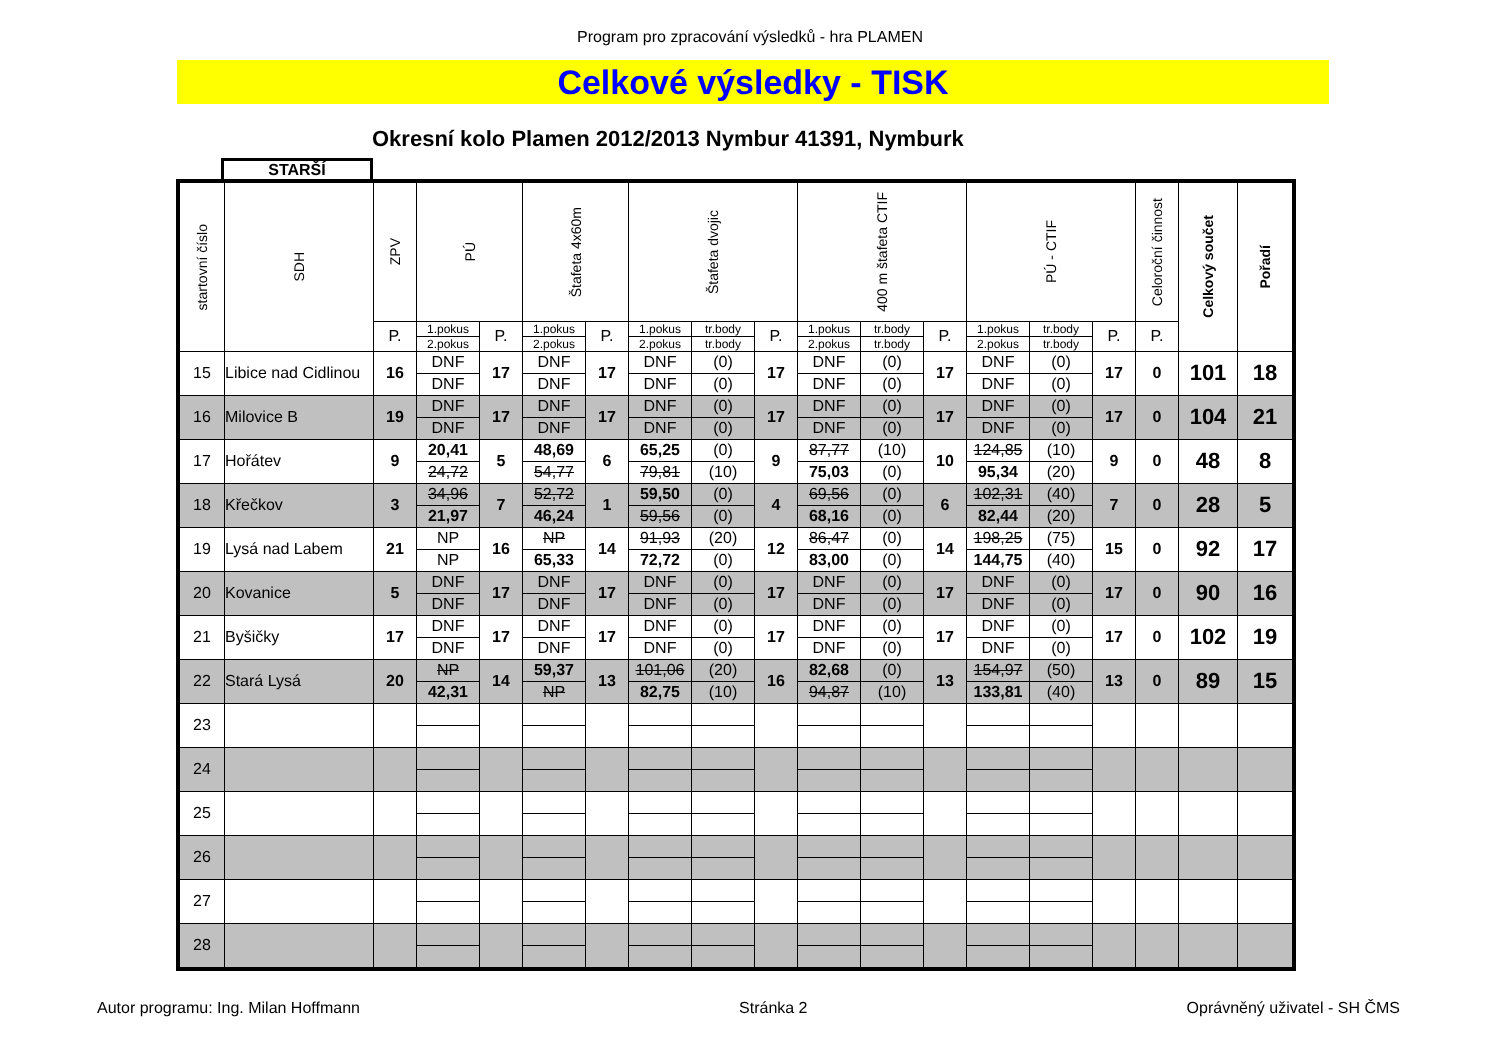Program pro zpracování výsledků - hra PLAMEN
Celkové výsledky - TISK
Okresní kolo Plamen 2012/2013 Nymbur 41391, Nymburk
STARŠÍ
| startovní číslo | SDH | ZPV | PÚ | | Štafeta 4x60m | | Štafeta dvojic | | | 400 m štafeta CTIF | | | PÚ - CTIF | | | Celoroční činnost | Celkový součet | Pořadí |
| --- | --- | --- | --- | --- | --- | --- | --- | --- | --- | --- | --- | --- | --- | --- | --- | --- | --- | --- |
| | | P. | 1.pokus | P. | 1.pokus | P. | 1.pokus | tr.body | P. | 1.pokus | tr.body | P. | 1.pokus | tr.body | P. | P. | | |
| | | | 2.pokus | | 2.pokus | | 2.pokus | tr.body | | 2.pokus | tr.body | | 2.pokus | tr.body | | | | |
| 15 | Libice nad Cidlinou | 16 | DNF | 17 | DNF | 17 | DNF | (0) | 17 | DNF | (0) | 17 | DNF | (0) | 17 | 0 | 101 | 18 |
| | | | DNF | | DNF | | DNF | (0) | | DNF | (0) | | DNF | (0) | | | | |
| 16 | Milovice B | 19 | DNF | 17 | DNF | 17 | DNF | (0) | 17 | DNF | (0) | 17 | DNF | (0) | 17 | 0 | 104 | 21 |
| | | | DNF | | DNF | | DNF | (0) | | DNF | (0) | | DNF | (0) | | | | |
| 17 | Hořátev | 9 | 20,41 | 5 | 48,69 | 6 | 65,25 | (0) | 9 | 87,77 | (10) | 10 | 124,85 | (10) | 9 | 0 | 48 | 8 |
| | | | 24,72 | | 54,77 | | 79,81 | (10) | | 75,03 | (0) | | 95,34 | (20) | | | | |
| 18 | Křečkov | 3 | 34,96 | 7 | 52,72 | 1 | 59,50 | (0) | 4 | 69,56 | (0) | 6 | 102,31 | (40) | 7 | 0 | 28 | 5 |
| | | | 21,97 | | 46,24 | | 59,56 | (0) | | 68,16 | (0) | | 82,44 | (20) | | | | |
| 19 | Lysá nad Labem | 21 | NP | 16 | NP | 14 | 91,93 | (20) | 12 | 86,47 | (0) | 14 | 198,25 | (75) | 15 | 0 | 92 | 17 |
| | | | NP | | 65,33 | | 72,72 | (0) | | 83,00 | (0) | | 144,75 | (40) | | | | |
| 20 | Kovanice | 5 | DNF | 17 | DNF | 17 | DNF | (0) | 17 | DNF | (0) | 17 | DNF | (0) | 17 | 0 | 90 | 16 |
| | | | DNF | | DNF | | DNF | (0) | | DNF | (0) | | DNF | (0) | | | | |
| 21 | Byšičky | 17 | DNF | 17 | DNF | 17 | DNF | (0) | 17 | DNF | (0) | 17 | DNF | (0) | 17 | 0 | 102 | 19 |
| | | | DNF | | DNF | | DNF | (0) | | DNF | (0) | | DNF | (0) | | | | |
| 22 | Stará Lysá | 20 | NP | 14 | 59,37 | 13 | 101,06 | (20) | 16 | 82,68 | (0) | 13 | 154,97 | (50) | 13 | 0 | 89 | 15 |
| | | | 42,31 | | NP | | 82,75 | (10) | | 94,87 | (10) | | 133,81 | (40) | | | | |
| 23 | | | | | | | | | | | | | | | | | | |
| 24 | | | | | | | | | | | | | | | | | | |
| 25 | | | | | | | | | | | | | | | | | | |
| 26 | | | | | | | | | | | | | | | | | | |
| 27 | | | | | | | | | | | | | | | | | | |
| 28 | | | | | | | | | | | | | | | | | | |
Autor programu: Ing. Milan Hoffmann Stránka 2 Oprávněný uživatel - SH ČMS